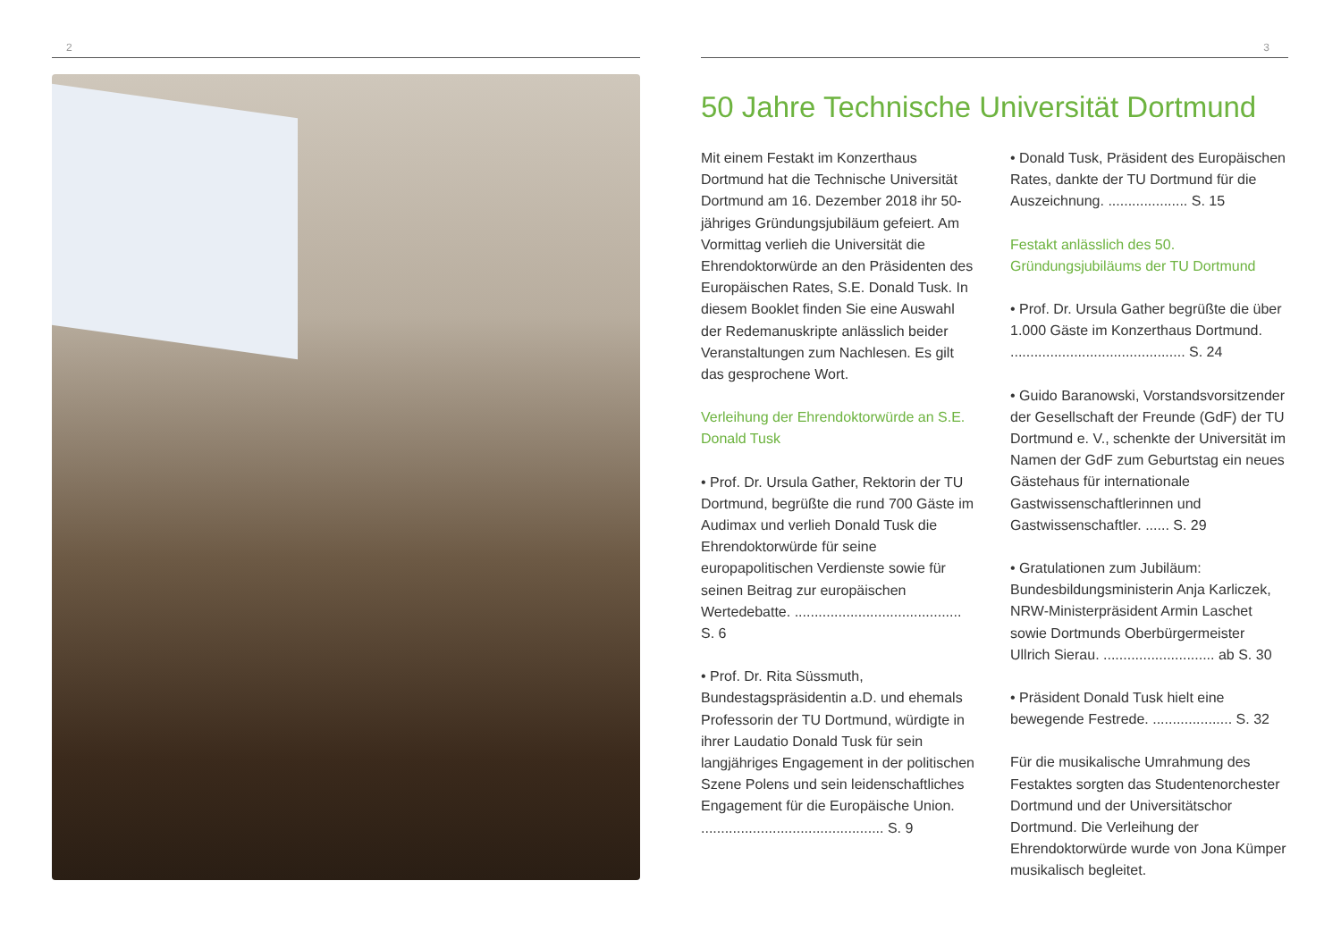2 3
50 Jahre Technische Universität Dortmund
Mit einem Festakt im Konzerthaus Dortmund hat die Technische Universität Dortmund am 16. Dezember 2018 ihr 50-jähriges Gründungsjubiläum gefeiert. Am Vormittag verlieh die Universität die Ehrendoktorwürde an den Präsidenten des Europäischen Rates, S.E. Donald Tusk. In diesem Booklet finden Sie eine Auswahl der Redemanuskripte anlässlich beider Veranstaltungen zum Nachlesen. Es gilt das gesprochene Wort.
Verleihung der Ehrendoktorwürde an S.E. Donald Tusk
• Prof. Dr. Ursula Gather, Rektorin der TU Dortmund, begrüßte die rund 700 Gäste im Audimax und verlieh Donald Tusk die Ehrendoktorwürde für seine europapolitischen Verdienste sowie für seinen Beitrag zur europäischen Wertedebatte. .......................................... S. 6
• Prof. Dr. Rita Süssmuth, Bundestagspräsidentin a.D. und ehemals Professorin der TU Dortmund, würdigte in ihrer Laudatio Donald Tusk für sein langjähriges Engagement in der politischen Szene Polens und sein leidenschaftliches Engagement für die Europäische Union. .............................................. S. 9
• Donald Tusk, Präsident des Europäischen Rates, dankte der TU Dortmund für die Auszeichnung. .................... S. 15
Festakt anlässlich des 50. Gründungsjubiläums der TU Dortmund
• Prof. Dr. Ursula Gather begrüßte die über 1.000 Gäste im Konzerthaus Dortmund. ............................................ S. 24
• Guido Baranowski, Vorstandsvorsitzender der Gesellschaft der Freunde (GdF) der TU Dortmund e. V., schenkte der Universität im Namen der GdF zum Geburtstag ein neues Gästehaus für internationale Gastwissenschaftlerinnen und Gastwissenschaftler. ...... S. 29
• Gratulationen zum Jubiläum: Bundesbildungsministerin Anja Karliczek, NRW-Ministerpräsident Armin Laschet sowie Dortmunds Oberbürgermeister Ullrich Sierau. ............................ ab S. 30
• Präsident Donald Tusk hielt eine bewegende Festrede. .................... S. 32
Für die musikalische Umrahmung des Festaktes sorgten das Studentenorchester Dortmund und der Universitätschor Dortmund. Die Verleihung der Ehrendoktorwürde wurde von Jona Kümper musikalisch begleitet.